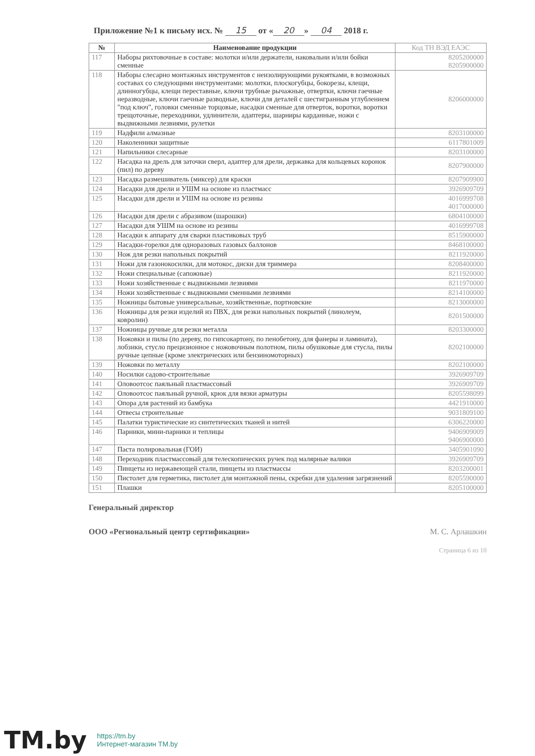Приложение №1 к письму исх. № 15 от « 20 » 04 2018 г.
| № | Наименование продукции | Код ТН ВЭД ЕАЭС |
| --- | --- | --- |
| 117 | Наборы рихтовочные в составе: молотки и/или держатели, наковальни и/или бойки сменные | 8205200000 8205900000 |
| 118 | Наборы слесарно монтажных инструментов с неизолирующими рукоятками, в возможных составах со следующими инструментами: молотки, плоскогубцы, бокорезы, клещи, длинногубцы, клещи переставные, ключи трубные рычажные, отвертки, ключи гаечные неразводные, ключи гаечные разводные, ключи для деталей с шестигранным углублением "под ключ", головки сменные торцовые, насадки сменные для отверток, воротки, воротки трещоточные, переходники, удлинители, адаптеры, шарниры карданные, ножи с выдвижными лезвиями, рулетки | 8206000000 |
| 119 | Надфили алмазные | 8203100000 |
| 120 | Наколенники защитные | 6117801009 |
| 121 | Напильники слесарные | 8203100000 |
| 122 | Насадка на дрель для заточки сверл, адаптер для дрели, державка для кольцевых коронок (пил) по дереву | 8207900000 |
| 123 | Насадка размешиватель (миксер) для краски | 8207909900 |
| 124 | Насадки для дрели и УШМ на основе из пластмасс | 3926909709 |
| 125 | Насадки для дрели и УШМ на основе из резины | 4016999708 4017000000 |
| 126 | Насадки для дрели с абразивом (шарошки) | 6804100000 |
| 127 | Насадки для УШМ на основе из резины | 4016999708 |
| 128 | Насадки к аппарату для сварки пластиковых труб | 8515900000 |
| 129 | Насадки-горелки для одноразовых газовых баллонов | 8468100000 |
| 130 | Нож для резки напольных покрытий | 8211920000 |
| 131 | Ножи для газонокосилки, для мотокос, диски для триммера | 8208400000 |
| 132 | Ножи специальные (сапожные) | 8211920000 |
| 133 | Ножи хозяйственные с выдвижными лезвиями | 8211970000 |
| 134 | Ножи хозяйственные с выдвижными сменными лезвиями | 8214100000 |
| 135 | Ножницы бытовые универсальные, хозяйственные, портновские | 8213000000 |
| 136 | Ножницы для резки изделий из ПВХ, для резки напольных покрытий (линолеум, ковролин) | 8201500000 |
| 137 | Ножницы ручные для резки металла | 8203300000 |
| 138 | Ножовки и пилы (по дереву, по гипсокартону, по пенобетону, для фанеры и ламината), лобзики, стусло прецизионное с ножовочным полотном, пилы обушковые для стусла, пилы ручные цепные (кроме электрических или бензиномоторных) | 8202100000 |
| 139 | Ножовки по металлу | 8202100000 |
| 140 | Носилки садово-строительные | 3926909709 |
| 141 | Оловоотсос паяльный пластмассовый | 3926909709 |
| 142 | Оловоотсос паяльный ручной, крюк для вязки арматуры | 8205598099 |
| 143 | Опора для растений из бамбука | 4421910000 |
| 144 | Отвесы строительные | 9031809100 |
| 145 | Палатки туристические из синтетических тканей и нитей | 6306220000 |
| 146 | Парники, мини-парники и теплицы | 9406909009 9406900000 |
| 147 | Паста полировальная (ГОИ) | 3405901090 |
| 148 | Переходник пластмассовый для телескопических ручек под малярные валики | 3926909709 |
| 149 | Пинцеты из нержавеющей стали, пинцеты из пластмассы | 8203200001 |
| 150 | Пистолет для герметика, пистолет для монтажной пены, скребки для удаления загрязнений | 8205590000 |
| 151 | Плашки | 8205100000 |
Генеральный директор
ООО «Региональный центр сертификации» М. С. Арлашкин
Страница 6 из 10
TM.by https://tm.by
Интернет-магазин TM.by